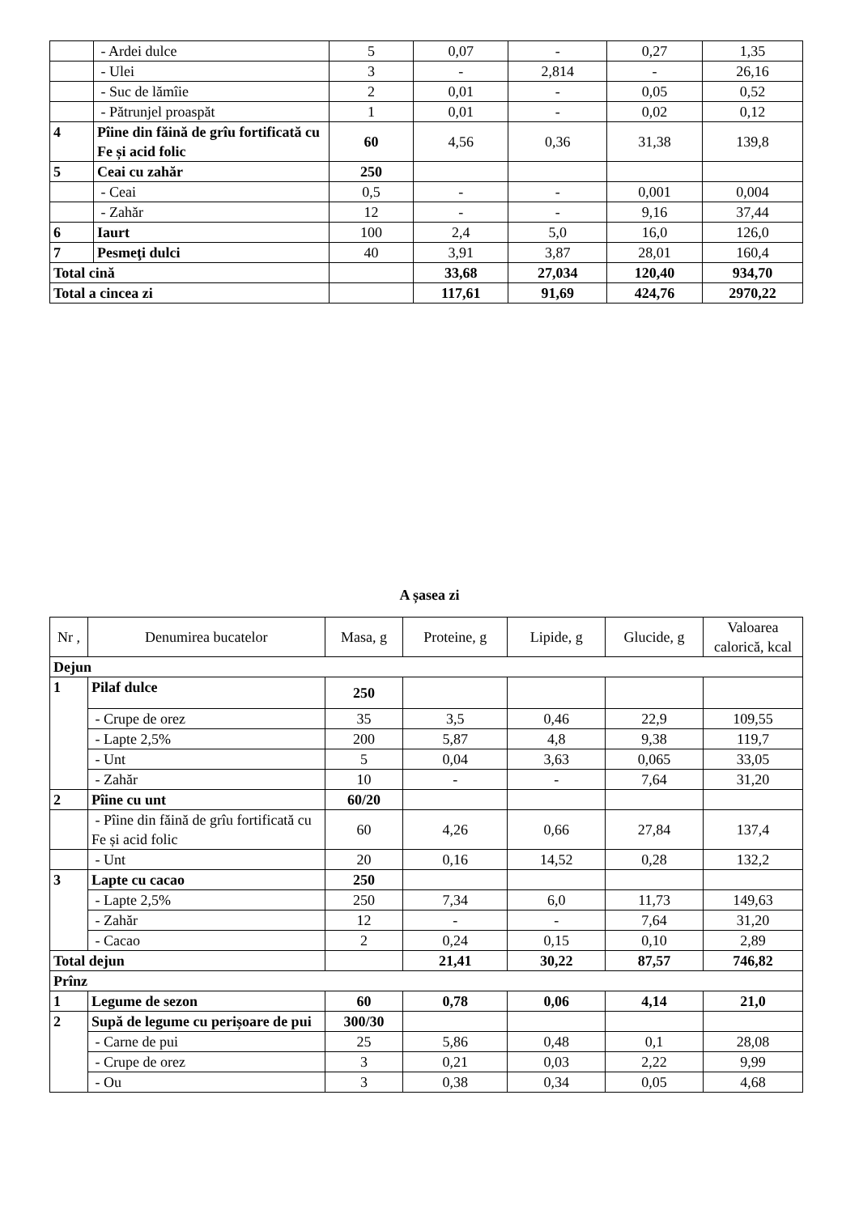| | - Ardei dulce | 5 | 0,07 | - | 0,27 | 1,35 |
| | - Ulei | 3 | - | 2,814 | - | 26,16 |
| | - Suc de lămîie | 2 | 0,01 | - | 0,05 | 0,52 |
| | - Pătrunjel proaspăt | 1 | 0,01 | - | 0,02 | 0,12 |
| 4 | Pîine din făină de grîu fortificată cu Fe și acid folic | 60 | 4,56 | 0,36 | 31,38 | 139,8 |
| 5 | Ceai cu zahăr | 250 | | | | |
| | - Ceai | 0,5 | - | - | 0,001 | 0,004 |
| | - Zahăr | 12 | - | - | 9,16 | 37,44 |
| 6 | Iaurt | 100 | 2,4 | 5,0 | 16,0 | 126,0 |
| 7 | Pesmeţi dulci | 40 | 3,91 | 3,87 | 28,01 | 160,4 |
| Total cină | | | 33,68 | 27,034 | 120,40 | 934,70 |
| Total a cincea zi | | | 117,61 | 91,69 | 424,76 | 2970,22 |
A șasea zi
| Nr , | Denumirea bucatelor | Masa, g | Proteine, g | Lipide, g | Glucide, g | Valoarea calorică, kcal |
| --- | --- | --- | --- | --- | --- | --- |
| Dejun | | | | | | |
| 1 | Pilaf dulce | 250 | | | | |
| | - Crupe de orez | 35 | 3,5 | 0,46 | 22,9 | 109,55 |
| | - Lapte 2,5% | 200 | 5,87 | 4,8 | 9,38 | 119,7 |
| | - Unt | 5 | 0,04 | 3,63 | 0,065 | 33,05 |
| | - Zahăr | 10 | - | - | 7,64 | 31,20 |
| 2 | Pîine cu unt | 60/20 | | | | |
| | - Pîine din făină de grîu fortificată cu Fe și acid folic | 60 | 4,26 | 0,66 | 27,84 | 137,4 |
| | - Unt | 20 | 0,16 | 14,52 | 0,28 | 132,2 |
| 3 | Lapte cu cacao | 250 | | | | |
| | - Lapte 2,5% | 250 | 7,34 | 6,0 | 11,73 | 149,63 |
| | - Zahăr | 12 | - | - | 7,64 | 31,20 |
| | - Cacao | 2 | 0,24 | 0,15 | 0,10 | 2,89 |
| Total dejun | | | 21,41 | 30,22 | 87,57 | 746,82 |
| Prînz | | | | | | |
| 1 | Legume de sezon | 60 | 0,78 | 0,06 | 4,14 | 21,0 |
| 2 | Supă de legume cu perișoare de pui | 300/30 | | | | |
| | - Carne de pui | 25 | 5,86 | 0,48 | 0,1 | 28,08 |
| | - Crupe de orez | 3 | 0,21 | 0,03 | 2,22 | 9,99 |
| | - Ou | 3 | 0,38 | 0,34 | 0,05 | 4,68 |